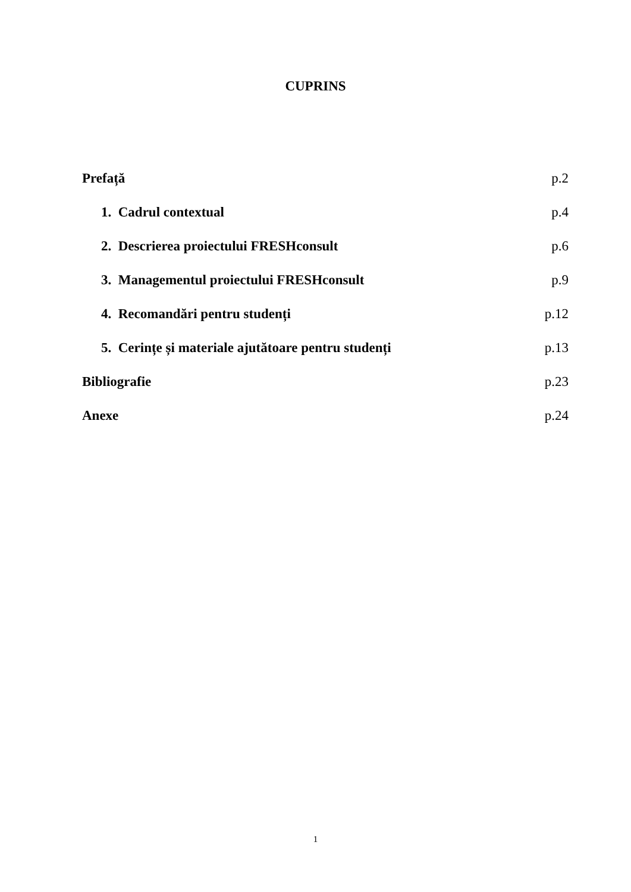CUPRINS
Prefață p.2
1. Cadrul contextual p.4
2. Descrierea proiectului FRESHconsult p.6
3. Managementul proiectului FRESHconsult p.9
4. Recomandări pentru studenți p.12
5. Cerințe și materiale ajutătoare pentru studenți p.13
Bibliografie p.23
Anexe p.24
1